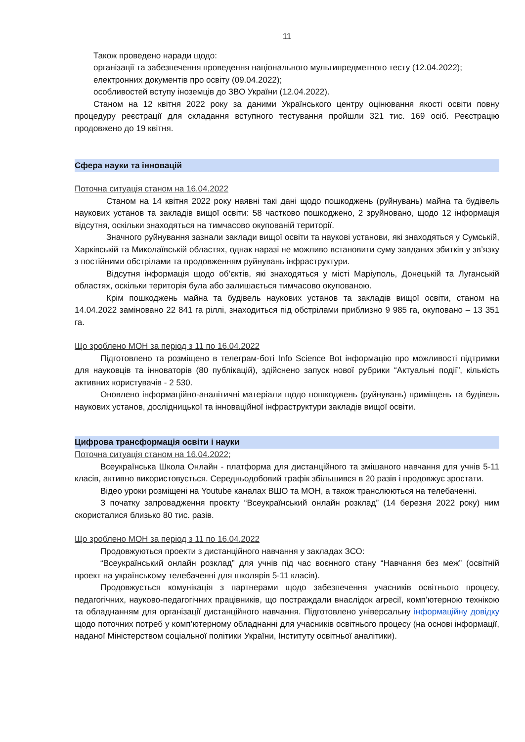11
Також проведено наради щодо:
організації та забезпечення проведення національного мультипредметного тесту (12.04.2022);
електронних документів про освіту (09.04.2022);
особливостей вступу іноземців до ЗВО України (12.04.2022).
Станом на 12 квітня 2022 року за даними Українського центру оцінювання якості освіти повну процедуру реєстрації для складання вступного тестування пройшли 321 тис. 169 осіб. Реєстрацію продовжено до 19 квітня.
Сфера науки та інновацій
Поточна ситуація станом на 16.04.2022
Станом на 14 квітня 2022 року наявні такі дані щодо пошкоджень (руйнувань) майна та будівель наукових установ та закладів вищої освіти: 58 частково пошкоджено, 2 зруйновано, щодо 12 інформація відсутня, оскільки знаходяться на тимчасово окупованій території.
Значного руйнування зазнали заклади вищої освіти та наукові установи, які знаходяться у Сумській, Харківській та Миколаївській областях, однак наразі не можливо встановити суму завданих збитків у зв’язку з постійними обстрілами та продовженням руйнувань інфраструктури.
Відсутня інформація щодо об’єктів, які знаходяться у місті Маріуполь, Донецькій та Луганській областях, оскільки територія була або залишається тимчасово окупованою.
Крім пошкоджень майна та будівель наукових установ та закладів вищої освіти, станом на 14.04.2022 заміновано 22 841 га ріллі, знаходиться під обстрілами приблизно 9 985 га, окуповано – 13 351 га.
Що зроблено МОН за період з 11 по 16.04.2022
Підготовлено та розміщено в телеграм-боті Info Science Bot інформацію про можливості підтримки для науковців та інноваторів (80 публікацій), здійснено запуск нової рубрики “Актуальні події”, кількість активних користувачів - 2 530.
Оновлено інформаційно-аналітичні матеріали щодо пошкоджень (руйнувань) приміщень та будівель наукових установ, дослідницької та інноваційної інфраструктури закладів вищої освіти.
Цифрова трансформація освіти і науки
Поточна ситуація станом на 16.04.2022;
Всеукраїнська Школа Онлайн - платформа для дистанційного та змішаного навчання для учнів 5-11 класів, активно використовується. Середньодобовий трафік збільшився в 20 разів і продовжує зростати.
Відео уроки розміщені на Youtube каналах ВШО та МОН, а також транслюються на телебаченні.
З початку запровадження проєкту “Всеукраїнський онлайн розклад” (14 березня 2022 року) ним скористалися близько 80 тис. разів.
Що зроблено МОН за період з 11 по 16.04.2022
Продовжуються проекти з дистанційного навчання у закладах ЗСО:
“Всеукраїнський онлайн розклад” для учнів під час воєнного стану “Навчання без меж” (освітній проект на українському телебаченні для школярів 5-11 класів).
Продовжується комунікація з партнерами щодо забезпечення учасників освітнього процесу, педагогічних, науково-педагогічних працівників, що постраждали внаслідок агресії, комп’ютерною технікою та обладнанням для організації дистанційного навчання. Підготовлено універсальну інформаційну довідку щодо поточних потреб у комп’ютерному обладнанні для учасників освітнього процесу (на основі інформації, наданої Міністерством соціальної політики України, Інституту освітньої аналітики).